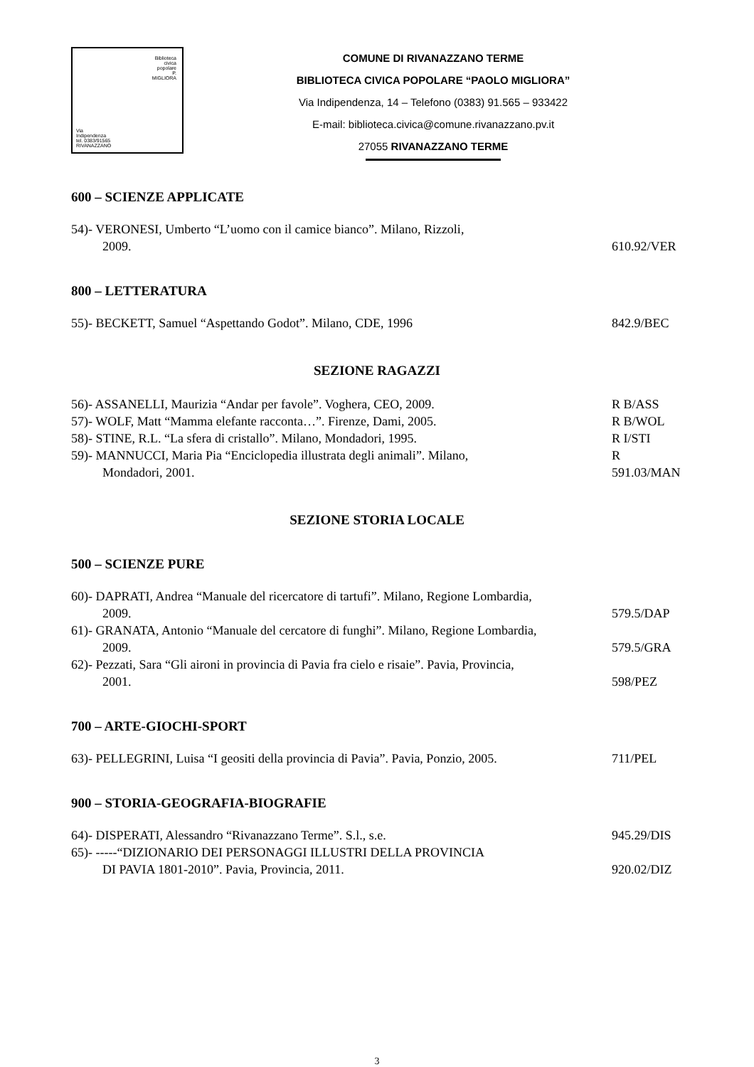Biblioteca
civica
popolare
P.
MIGLIORA
Via
Indipendenza
tel. 0383/91565
RIVANAZZANO
COMUNE DI RIVANAZZANO TERME
BIBLIOTECA CIVICA POPOLARE “PAOLO MIGLIORA”
Via Indipendenza, 14 – Telefono (0383) 91.565 – 933422
E-mail: biblioteca.civica@comune.rivanazzano.pv.it
27055 RIVANAZZANO TERME
600 – SCIENZE APPLICATE
54)- VERONESI, Umberto “L’uomo con il camice bianco”. Milano, Rizzoli,
2009.
610.92/VER
800 – LETTERATURA
55)- BECKETT, Samuel “Aspettando Godot”. Milano, CDE, 1996
842.9/BEC
SEZIONE RAGAZZI
56)- ASSANELLI, Maurizia “Andar per favole”. Voghera, CEO, 2009.
R B/ASS
57)- WOLF, Matt “Mamma elefante racconta…”. Firenze, Dami, 2005.
R B/WOL
58)- STINE, R.L. “La sfera di cristallo”. Milano, Mondadori, 1995.
R I/STI
59)- MANNUCCI, Maria Pia “Enciclopedia illustrata degli animali”. Milano,
Mondadori, 2001.
R 591.03/MAN
SEZIONE STORIA LOCALE
500 – SCIENZE PURE
60)- DAPRATI, Andrea “Manuale del ricercatore di tartufi”. Milano, Regione Lombardia,
2009.
579.5/DAP
61)- GRANATA, Antonio “Manuale del cercatore di funghi”. Milano, Regione Lombardia,
2009.
579.5/GRA
62)- Pezzati, Sara “Gli aironi in provincia di Pavia fra cielo e risaie”. Pavia, Provincia,
2001.
598/PEZ
700 – ARTE-GIOCHI-SPORT
63)- PELLEGRINI, Luisa “I geositi della provincia di Pavia”. Pavia, Ponzio, 2005.
711/PEL
900 – STORIA-GEOGRAFIA-BIOGRAFIE
64)- DISPERATI, Alessandro “Rivanazzano Terme”. S.l., s.e.
945.29/DIS
65)- -----“DIZIONARIO DEI PERSONAGGI ILLUSTRI DELLA PROVINCIA
DI PAVIA 1801-2010”. Pavia, Provincia, 2011.
920.02/DIZ
3